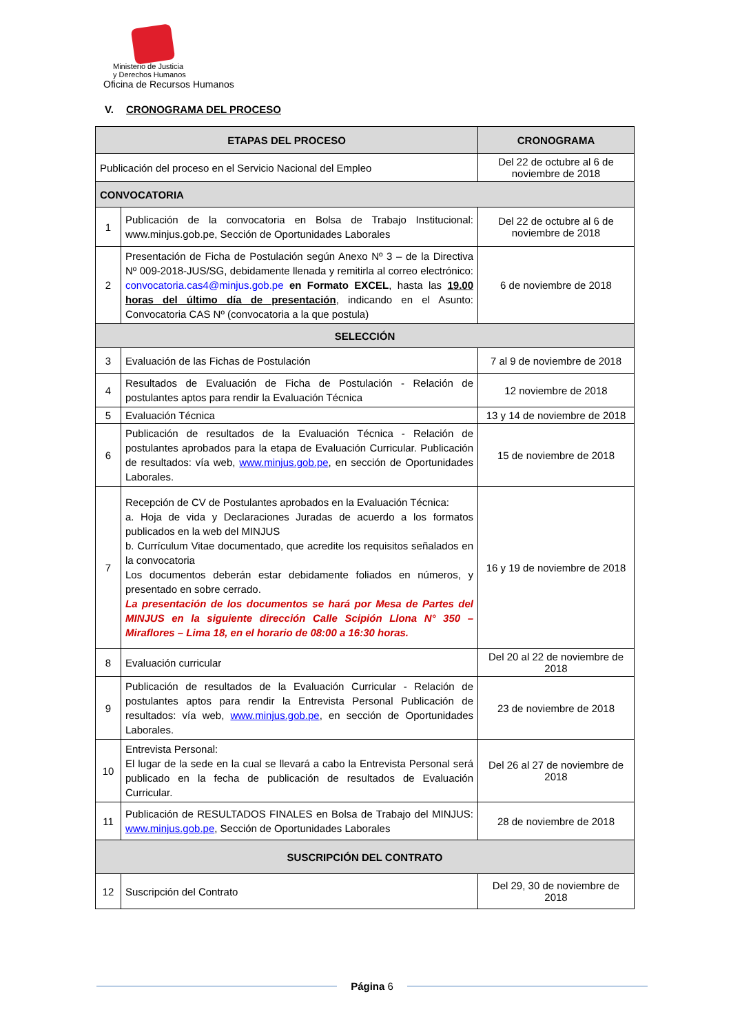Ministerio de Justicia
y Derechos Humanos
Oficina de Recursos Humanos
V. CRONOGRAMA DEL PROCESO
| ETAPAS DEL PROCESO | | CRONOGRAMA |
| --- | --- | --- |
| Publicación del proceso en el Servicio Nacional del Empleo | | Del 22 de octubre al 6 de noviembre de 2018 |
| CONVOCATORIA | | |
| 1 | Publicación de la convocatoria en Bolsa de Trabajo Institucional: www.minjus.gob.pe, Sección de Oportunidades Laborales | Del 22 de octubre al 6 de noviembre de 2018 |
| 2 | Presentación de Ficha de Postulación según Anexo Nº 3 – de la Directiva Nº 009-2018-JUS/SG, debidamente llenada y remitirla al correo electrónico: convocatoria.cas4@minjus.gob.pe en Formato EXCEL , hasta las 19.00 horas del último día de presentación , indicando en el Asunto: Convocatoria CAS Nº (convocatoria a la que postula) | 6 de noviembre de 2018 |
| SELECCIÓN | | |
| 3 | Evaluación de las Fichas de Postulación | 7 al 9 de noviembre de 2018 |
| 4 | Resultados de Evaluación de Ficha de Postulación - Relación de postulantes aptos para rendir la Evaluación Técnica | 12 noviembre de 2018 |
| 5 | Evaluación Técnica | 13 y 14 de noviembre de 2018 |
| 6 | Publicación de resultados de la Evaluación Técnica - Relación de postulantes aprobados para la etapa de Evaluación Curricular. Publicación de resultados: vía web, www.minjus.gob.pe , en sección de Oportunidades Laborales. | 15 de noviembre de 2018 |
| 7 | Recepción de CV de Postulantes aprobados en la Evaluación Técnica: a. Hoja de vida y Declaraciones Juradas de acuerdo a los formatos publicados en la web del MINJUS b. Currículum Vitae documentado, que acredite los requisitos señalados en la convocatoria Los documentos deberán estar debidamente foliados en números, y presentado en sobre cerrado. La presentación de los documentos se hará por Mesa de Partes del MINJUS en la siguiente dirección Calle Scipión Llona N° 350 – Miraflores – Lima 18, en el horario de 08:00 a 16:30 horas. | 16 y 19 de noviembre de 2018 |
| 8 | Evaluación curricular | Del 20 al 22 de noviembre de 2018 |
| 9 | Publicación de resultados de la Evaluación Curricular - Relación de postulantes aptos para rendir la Entrevista Personal Publicación de resultados: vía web, www.minjus.gob.pe , en sección de Oportunidades Laborales. | 23 de noviembre de 2018 |
| 10 | Entrevista Personal: El lugar de la sede en la cual se llevará a cabo la Entrevista Personal será publicado en la fecha de publicación de resultados de Evaluación Curricular. | Del 26 al 27 de noviembre de 2018 |
| 11 | Publicación de RESULTADOS FINALES en Bolsa de Trabajo del MINJUS: www.minjus.gob.pe , Sección de Oportunidades Laborales | 28 de noviembre de 2018 |
| SUSCRIPCIÓN DEL CONTRATO | | |
| 12 | Suscripción del Contrato | Del 29, 30 de noviembre de 2018 |
Página 6